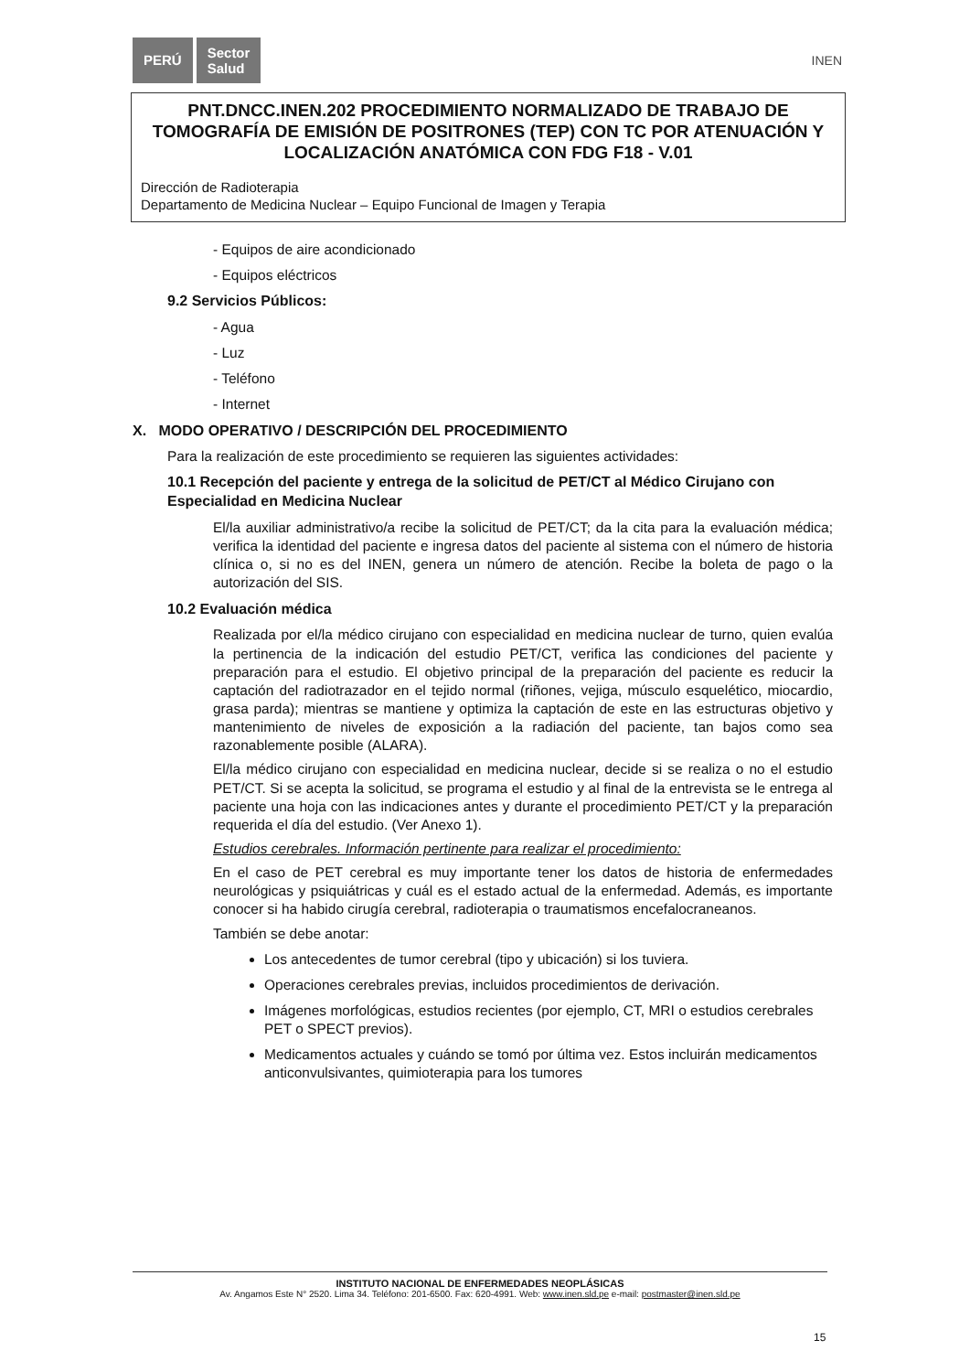PERÚ
Sector
Salud
INEN
PNT.DNCC.INEN.202 PROCEDIMIENTO NORMALIZADO DE TRABAJO DE TOMOGRAFÍA DE EMISIÓN DE POSITRONES (TEP) CON TC POR ATENUACIÓN Y LOCALIZACIÓN ANATÓMICA CON FDG F18 - V.01
Dirección de Radioterapia
Departamento de Medicina Nuclear – Equipo Funcional de Imagen y Terapia
- Equipos de aire acondicionado
- Equipos eléctricos
9.2 Servicios Públicos:
- Agua
- Luz
- Teléfono
- Internet
X. MODO OPERATIVO / DESCRIPCIÓN DEL PROCEDIMIENTO
Para la realización de este procedimiento se requieren las siguientes actividades:
10.1 Recepción del paciente y entrega de la solicitud de PET/CT al Médico Cirujano con Especialidad en Medicina Nuclear
El/la auxiliar administrativo/a recibe la solicitud de PET/CT; da la cita para la evaluación médica; verifica la identidad del paciente e ingresa datos del paciente al sistema con el número de historia clínica o, si no es del INEN, genera un número de atención. Recibe la boleta de pago o la autorización del SIS.
10.2 Evaluación médica
Realizada por el/la médico cirujano con especialidad en medicina nuclear de turno, quien evalúa la pertinencia de la indicación del estudio PET/CT, verifica las condiciones del paciente y preparación para el estudio. El objetivo principal de la preparación del paciente es reducir la captación del radiotrazador en el tejido normal (riñones, vejiga, músculo esquelético, miocardio, grasa parda); mientras se mantiene y optimiza la captación de este en las estructuras objetivo y mantenimiento de niveles de exposición a la radiación del paciente, tan bajos como sea razonablemente posible (ALARA).
El/la médico cirujano con especialidad en medicina nuclear, decide si se realiza o no el estudio PET/CT. Si se acepta la solicitud, se programa el estudio y al final de la entrevista se le entrega al paciente una hoja con las indicaciones antes y durante el procedimiento PET/CT y la preparación requerida el día del estudio. (Ver Anexo 1).
Estudios cerebrales. Información pertinente para realizar el procedimiento:
En el caso de PET cerebral es muy importante tener los datos de historia de enfermedades neurológicas y psiquiátricas y cuál es el estado actual de la enfermedad. Además, es importante conocer si ha habido cirugía cerebral, radioterapia o traumatismos encefalocraneanos.
También se debe anotar:
Los antecedentes de tumor cerebral (tipo y ubicación) si los tuviera.
Operaciones cerebrales previas, incluidos procedimientos de derivación.
Imágenes morfológicas, estudios recientes (por ejemplo, CT, MRI o estudios cerebrales PET o SPECT previos).
Medicamentos actuales y cuándo se tomó por última vez. Estos incluirán medicamentos anticonvulsivantes, quimioterapia para los tumores
INSTITUTO NACIONAL DE ENFERMEDADES NEOPLÁSICAS
Av. Angamos Este N° 2520. Lima 34. Teléfono: 201-6500. Fax: 620-4991. Web: www.inen.sld.pe e-mail: postmaster@inen.sld.pe
15